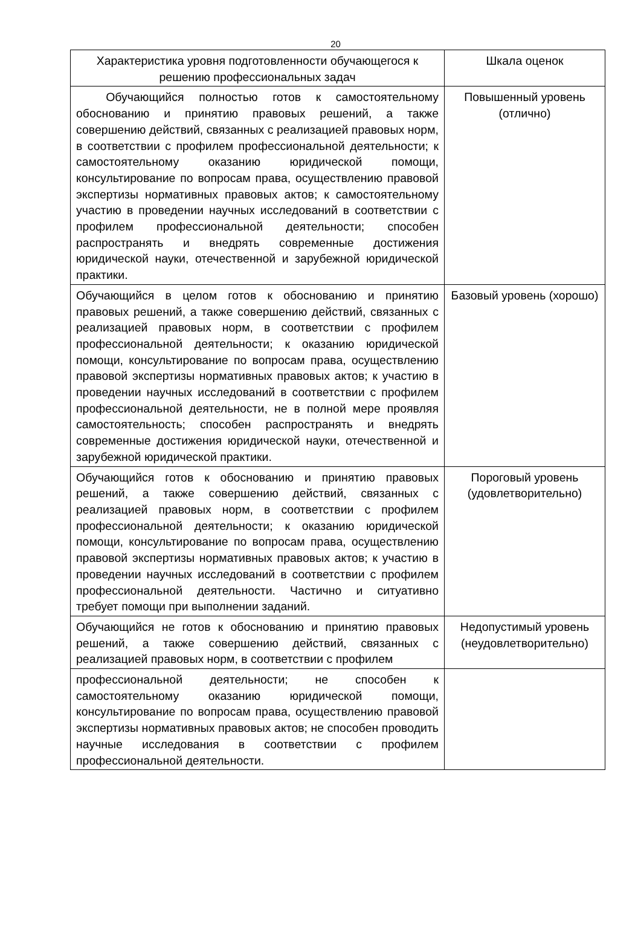20
| Характеристика уровня подготовленности обучающегося к решению профессиональных задач | Шкала оценок |
| --- | --- |
| Обучающийся полностью готов к самостоятельному обоснованию и принятию правовых решений, а также совершению действий, связанных с реализацией правовых норм, в соответствии с профилем профессиональной деятельности; к самостоятельному оказанию юридической помощи, консультирование по вопросам права, осуществлению правовой экспертизы нормативных правовых актов; к самостоятельному участию в проведении научных исследований в соответствии с профилем профессиональной деятельности; способен распространять и внедрять современные достижения юридической науки, отечественной и зарубежной юридической практики. | Повышенный уровень (отлично) |
| Обучающийся в целом готов к обоснованию и принятию правовых решений, а также совершению действий, связанных с реализацией правовых норм, в соответствии с профилем профессиональной деятельности; к оказанию юридической помощи, консультирование по вопросам права, осуществлению правовой экспертизы нормативных правовых актов; к участию в проведении научных исследований в соответствии с профилем профессиональной деятельности, не в полной мере проявляя самостоятельность; способен распространять и внедрять современные достижения юридической науки, отечественной и зарубежной юридической практики. | Базовый уровень (хорошо) |
| Обучающийся готов к обоснованию и принятию правовых решений, а также совершению действий, связанных с реализацией правовых норм, в соответствии с профилем профессиональной деятельности; к оказанию юридической помощи, консультирование по вопросам права, осуществлению правовой экспертизы нормативных правовых актов; к участию в проведении научных исследований в соответствии с профилем профессиональной деятельности. Частично и ситуативно требует помощи при выполнении заданий. | Пороговый уровень (удовлетворительно) |
| Обучающийся не готов к обоснованию и принятию правовых решений, а также совершению действий, связанных с реализацией правовых норм, в соответствии с профилем | Недопустимый уровень (неудовлетворительно) |
| профессиональной деятельности; не способен к самостоятельному оказанию юридической помощи, консультирование по вопросам права, осуществлению правовой экспертизы нормативных правовых актов; не способен проводить научные исследования в соответствии с профилем профессиональной деятельности. | |